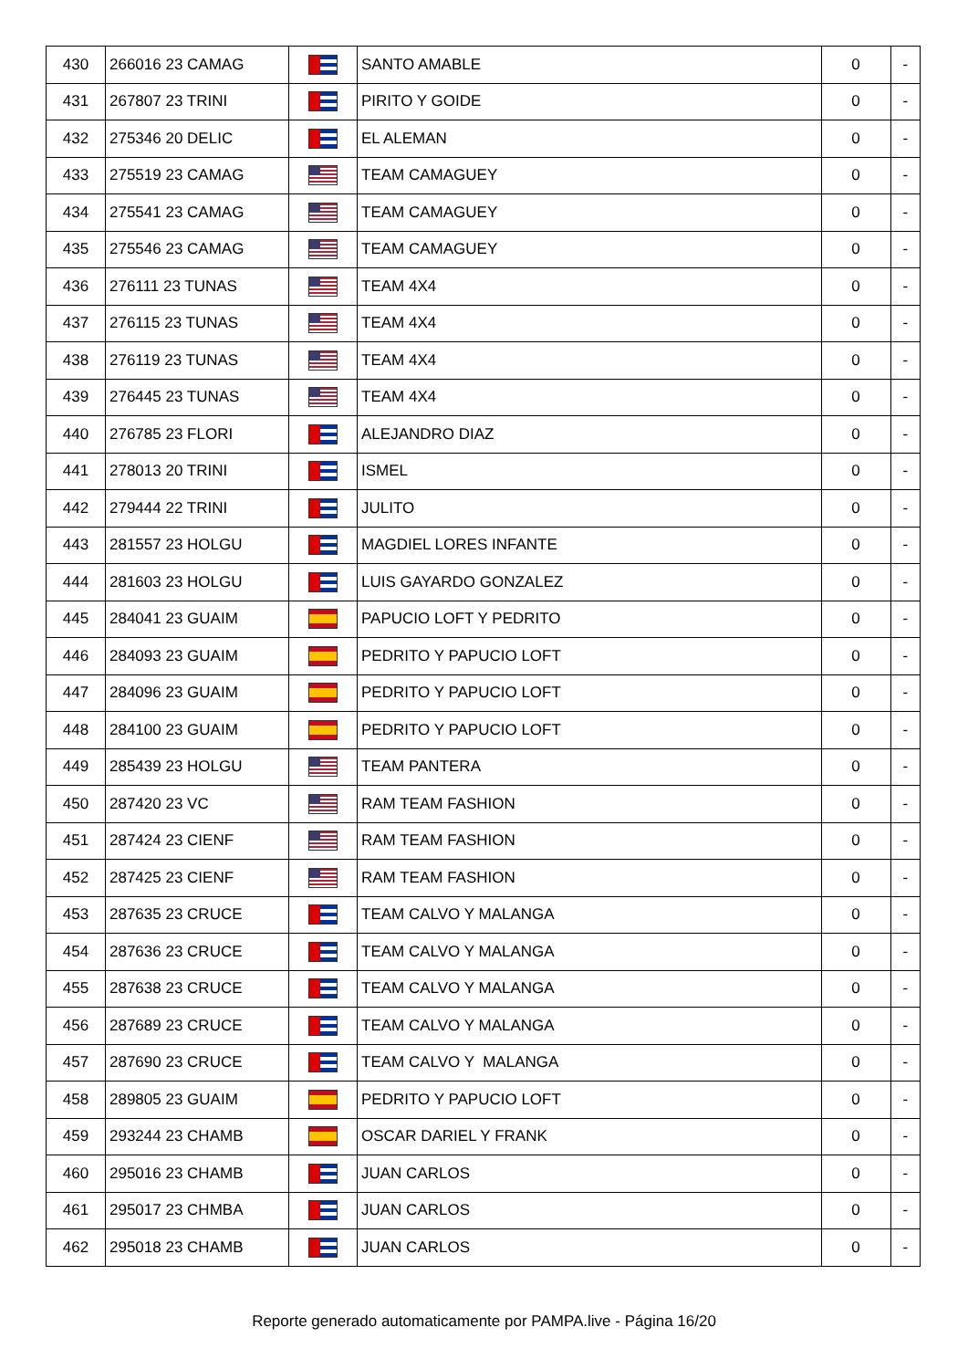| 430 | 266016 23 CAMAG | | SANTO AMABLE | 0 | - |
| 431 | 267807 23 TRINI | | PIRITO Y GOIDE | 0 | - |
| 432 | 275346 20 DELIC | | EL ALEMAN | 0 | - |
| 433 | 275519 23 CAMAG | | TEAM CAMAGUEY | 0 | - |
| 434 | 275541 23 CAMAG | | TEAM CAMAGUEY | 0 | - |
| 435 | 275546 23 CAMAG | | TEAM CAMAGUEY | 0 | - |
| 436 | 276111 23 TUNAS | | TEAM 4X4 | 0 | - |
| 437 | 276115 23 TUNAS | | TEAM 4X4 | 0 | - |
| 438 | 276119 23 TUNAS | | TEAM 4X4 | 0 | - |
| 439 | 276445 23 TUNAS | | TEAM 4X4 | 0 | - |
| 440 | 276785 23 FLORI | | ALEJANDRO DIAZ | 0 | - |
| 441 | 278013 20 TRINI | | ISMEL | 0 | - |
| 442 | 279444 22 TRINI | | JULITO | 0 | - |
| 443 | 281557 23 HOLGU | | MAGDIEL LORES INFANTE | 0 | - |
| 444 | 281603 23 HOLGU | | LUIS GAYARDO GONZALEZ | 0 | - |
| 445 | 284041 23 GUAIM | | PAPUCIO LOFT Y PEDRITO | 0 | - |
| 446 | 284093 23 GUAIM | | PEDRITO Y PAPUCIO LOFT | 0 | - |
| 447 | 284096 23 GUAIM | | PEDRITO Y PAPUCIO LOFT | 0 | - |
| 448 | 284100 23 GUAIM | | PEDRITO Y PAPUCIO LOFT | 0 | - |
| 449 | 285439 23 HOLGU | | TEAM PANTERA | 0 | - |
| 450 | 287420 23 VC | | RAM TEAM FASHION | 0 | - |
| 451 | 287424 23 CIENF | | RAM TEAM FASHION | 0 | - |
| 452 | 287425 23 CIENF | | RAM TEAM FASHION | 0 | - |
| 453 | 287635 23 CRUCE | | TEAM CALVO Y MALANGA | 0 | - |
| 454 | 287636 23 CRUCE | | TEAM CALVO Y MALANGA | 0 | - |
| 455 | 287638 23 CRUCE | | TEAM CALVO Y MALANGA | 0 | - |
| 456 | 287689 23 CRUCE | | TEAM CALVO Y MALANGA | 0 | - |
| 457 | 287690 23 CRUCE | | TEAM CALVO Y MALANGA | 0 | - |
| 458 | 289805 23 GUAIM | | PEDRITO Y PAPUCIO LOFT | 0 | - |
| 459 | 293244 23 CHAMB | | OSCAR DARIEL Y FRANK | 0 | - |
| 460 | 295016 23 CHAMB | | JUAN CARLOS | 0 | - |
| 461 | 295017 23 CHMBA | | JUAN CARLOS | 0 | - |
| 462 | 295018 23 CHAMB | | JUAN CARLOS | 0 | - |
Reporte generado automaticamente por PAMPA.live - Página 16/20